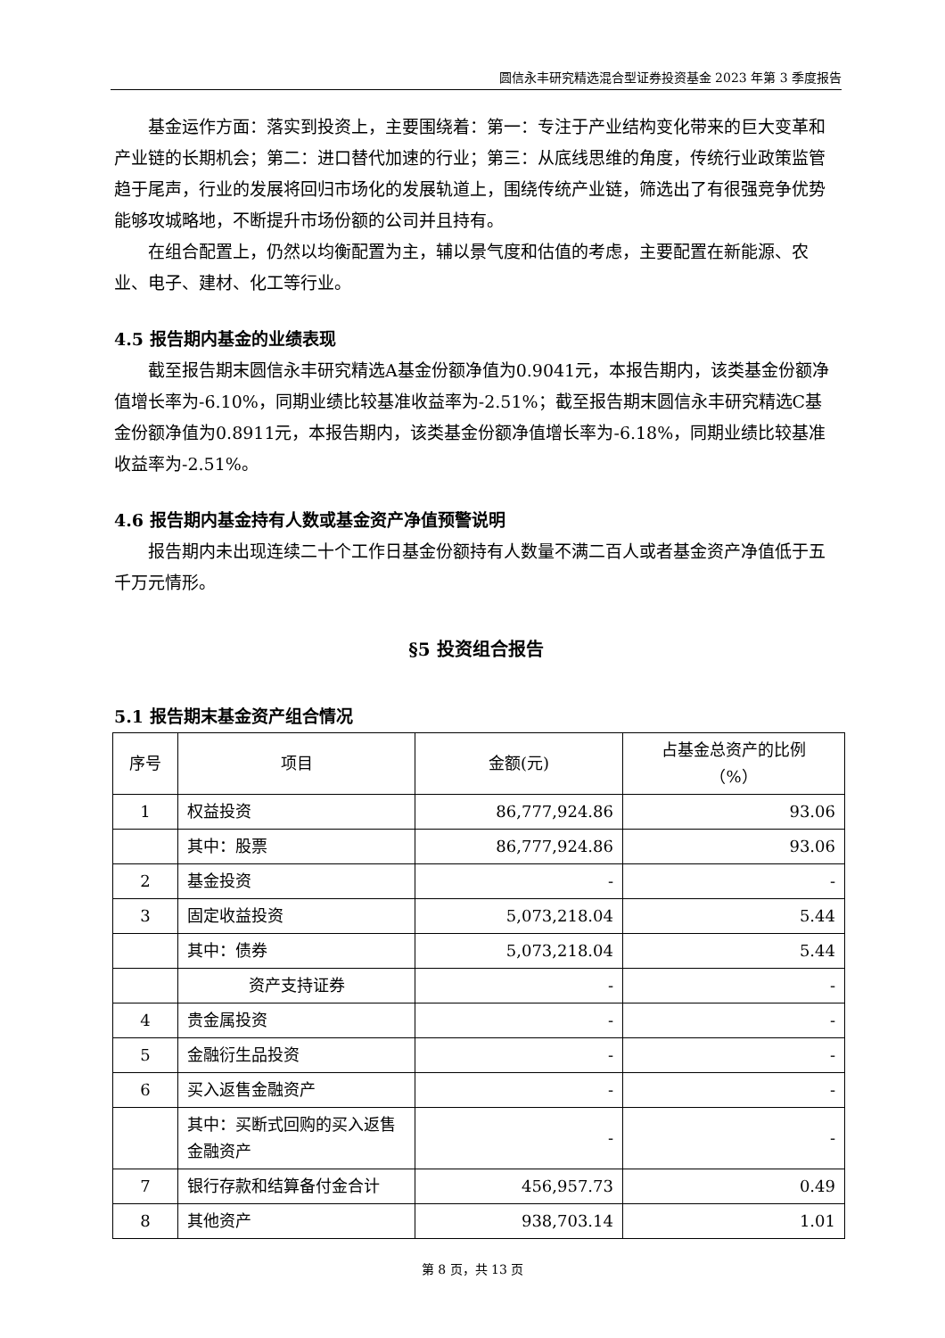圆信永丰研究精选混合型证券投资基金 2023 年第 3 季度报告
基金运作方面：落实到投资上，主要围绕着：第一：专注于产业结构变化带来的巨大变革和产业链的长期机会；第二：进口替代加速的行业；第三：从底线思维的角度，传统行业政策监管趋于尾声，行业的发展将回归市场化的发展轨道上，围绕传统产业链，筛选出了有很强竞争优势能够攻城略地，不断提升市场份额的公司并且持有。
在组合配置上，仍然以均衡配置为主，辅以景气度和估值的考虑，主要配置在新能源、农业、电子、建材、化工等行业。
4.5 报告期内基金的业绩表现
截至报告期末圆信永丰研究精选A基金份额净值为0.9041元，本报告期内，该类基金份额净值增长率为-6.10%，同期业绩比较基准收益率为-2.51%；截至报告期末圆信永丰研究精选C基金份额净值为0.8911元，本报告期内，该类基金份额净值增长率为-6.18%，同期业绩比较基准收益率为-2.51%。
4.6 报告期内基金持有人数或基金资产净值预警说明
报告期内未出现连续二十个工作日基金份额持有人数量不满二百人或者基金资产净值低于五千万元情形。
§5 投资组合报告
5.1 报告期末基金资产组合情况
| 序号 | 项目 | 金额(元) | 占基金总资产的比例 （%） |
| 1 | 权益投资 | 86,777,924.86 | 93.06 |
| | 其中：股票 | 86,777,924.86 | 93.06 |
| 2 | 基金投资 | - | - |
| 3 | 固定收益投资 | 5,073,218.04 | 5.44 |
| | 其中：债券 | 5,073,218.04 | 5.44 |
| | 资产支持证券 | - | - |
| 4 | 贵金属投资 | - | - |
| 5 | 金融衍生品投资 | - | - |
| 6 | 买入返售金融资产 | - | - |
| | 其中：买断式回购的买入返售金融资产 | - | - |
| 7 | 银行存款和结算备付金合计 | 456,957.73 | 0.49 |
| 8 | 其他资产 | 938,703.14 | 1.01 |
第 8 页，共 13 页